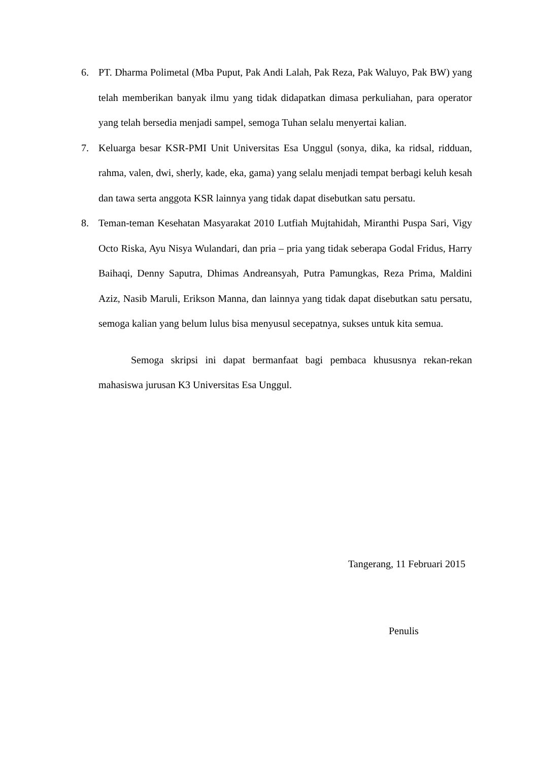6. PT. Dharma Polimetal (Mba Puput, Pak Andi Lalah, Pak Reza, Pak Waluyo, Pak BW) yang telah memberikan banyak ilmu yang tidak didapatkan dimasa perkuliahan, para operator yang telah bersedia menjadi sampel, semoga Tuhan selalu menyertai kalian.
7. Keluarga besar KSR-PMI Unit Universitas Esa Unggul (sonya, dika, ka ridsal, ridduan, rahma, valen, dwi, sherly, kade, eka, gama) yang selalu menjadi tempat berbagi keluh kesah dan tawa serta anggota KSR lainnya yang tidak dapat disebutkan satu persatu.
8. Teman-teman Kesehatan Masyarakat 2010 Lutfiah Mujtahidah, Miranthi Puspa Sari, Vigy Octo Riska, Ayu Nisya Wulandari, dan pria – pria yang tidak seberapa Godal Fridus, Harry Baihaqi, Denny Saputra, Dhimas Andreansyah, Putra Pamungkas, Reza Prima, Maldini Aziz, Nasib Maruli, Erikson Manna, dan lainnya yang tidak dapat disebutkan satu persatu, semoga kalian yang belum lulus bisa menyusul secepatnya, sukses untuk kita semua.
Semoga skripsi ini dapat bermanfaat bagi pembaca khususnya rekan-rekan mahasiswa jurusan K3 Universitas Esa Unggul.
Tangerang, 11 Februari 2015
Penulis